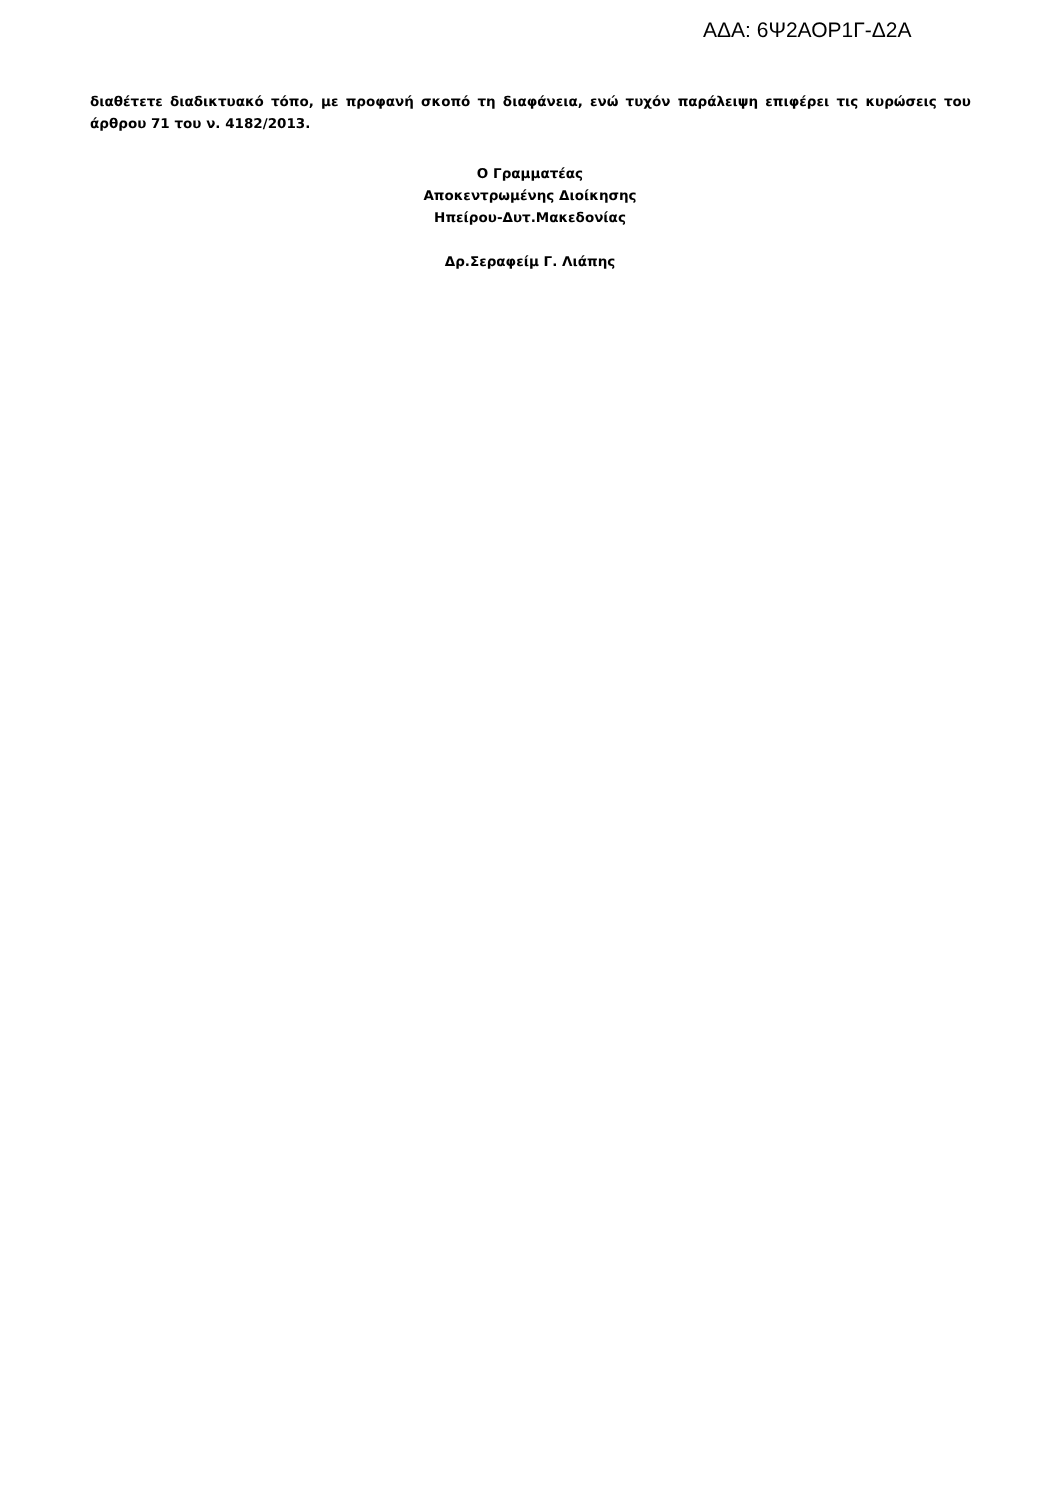ΑΔΑ: 6Ψ2ΑΟΡ1Γ-Δ2Α
διαθέτετε διαδικτυακό τόπο, με προφανή σκοπό τη διαφάνεια, ενώ τυχόν παράλειψη επιφέρει τις κυρώσεις του άρθρου 71 του ν. 4182/2013.
Ο Γραμματέας
Αποκεντρωμένης Διοίκησης
Ηπείρου-Δυτ.Μακεδονίας
Δρ.Σεραφείμ Γ. Λιάπης